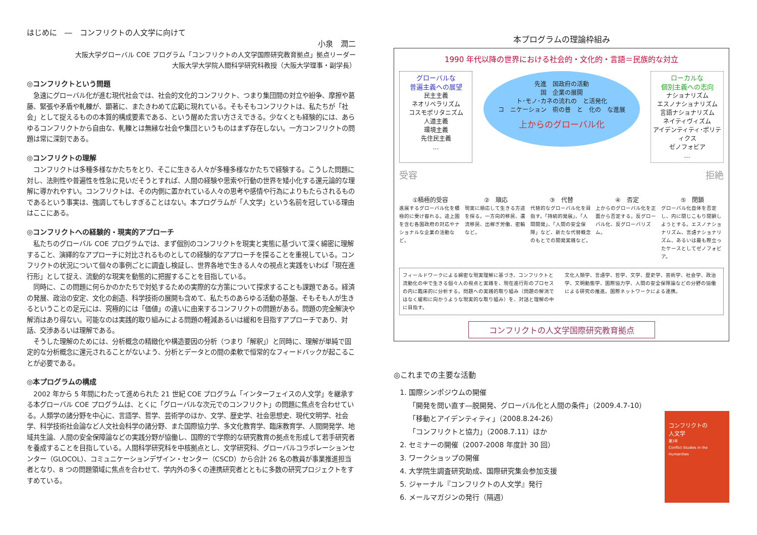はじめに　―　コンフリクトの人文学に向けて
小泉　潤二
大阪大学グローバル COE プログラム「コンフリクトの人文学国際研究教育拠点」拠点リーダー
大阪大学大学院人間科学研究科教授（大阪大学理事・副学長）
◎コンフリクトという問題
急速にグローバル化が進む現代社会では、社会的文化的コンフリクト、つまり集団間の対立や紛争、摩擦や葛藤、緊張や矛盾や軋轢が、顕著に、またきわめて広範に現れている。そもそもコンフリクトは、私たちが「社会」として捉えるものの本質的構成要素である、という醒めた言い方さえできる。少なくとも経験的には、あらゆるコンフリクトから自由な、軋轢とは無縁な社会や集団というものはまず存在しない。一方コンフリクトの問題は常に深刻である。
◎コンフリクトの理解
コンフリクトは多種多様なかたちをとり、そこに生きる人々が多種多様なかたちで経験する。こうした問題に対し、法則性や普遍性を性急に見いだそうとすれば、人間の経験や思索や行動の世界を矮小化する還元論的な理解に導かれやすい。コンフリクトは、その内側に置かれている人々の思考や感情や行為によりもたらされるものであるという事実は、強調してもしすぎることはない。本プログラムが「人文学」という名前を冠している理由はここにある。
◎コンフリクトへの経験的・現実的アプローチ
私たちのグローバル COE プログラムでは、まず個別のコンフリクトを現実と実態に基づいて深く綿密に理解すること、演繹的なアプローチに対比されるものとしての経験的なアプローチを探ることを重視している。コンフリクトの状況について個々の事例ごとに調査し検証し、世界各地で生きる人々の視点と実践をいわば「現在進行形」として捉え、流動的な現実を動態的に把握することを目指している。
同時に、この問題に何らかのかたちで対処するための実際的な方策について探求することも課題である。経済の発展、政治の安定、文化の創造、科学技術の展開も含めて、私たちのあらゆる活動の基盤、そもそも人が生きるということの足元には、究極的には「価値」の違いに由来するコンフリクトの問題がある。問題の完全解決や解消はあり得ない。可能なのは実践的取り組みによる問題の軽減あるいは緩和を目指すアプローチであり、対話、交渉あるいは理解である。
そうした理解のためには、分析概念の精緻化や構造要因の分析（つまり「解釈」）と同時に、理解が単純で固定的な分析概念に還元されることがないよう、分析とデータとの間の柔軟で恒常的なフィードバックが起こることが必要である。
◎本プログラムの構成
2002 年から 5 年間にわたって進められた 21 世紀 COE プログラム「インターフェイスの人文学」を継承する本グローバル COE プログラムは、とくに「グローバルな次元でのコンフリクト」の問題に焦点を合わせている。人類学の諸分野を中心に、言語学、哲学、芸術学のほか、文学、歴史学、社会思想史、現代文明学、社会学、科学技術社会論など人文社会科学の諸分野、また国際協力学、多文化教育学、臨床教育学、人間開発学、地域共生論、人間の安全保障論などの実践分野が協働し、国際的で学際的な研究教育の拠点を形成して若手研究者を養成することを目指している。人間科学研究科を中核拠点とし、文学研究科、グローバルコラボレーションセンター（GLOCOL）、コミュニケーションデザイン・センター（CSCD）から合計 26 名の教員が事業推進担当者となり、8 つの問題領域に焦点を合わせて、学内外の多くの連携研究者とともに多数の研究プロジェクトをすすめている。
本プログラムの理論枠組み
1990 年代以降の世界における社会的・文化的・言語＝民族的な対立
グローバルな
普遍主義への展望
民主主義
ネオリベラリズム
コスモポリタニズム
人道主義
環境主義
先住民主義
…
先進　国政府の活動
国　企業の展開
ト･モノ･カネの流れの　と活発化
コ　ニケーション　術の普　と　化の　な進展
上からのグローバル化
ローカルな
個別主義への志向
ナショナリズム
エスノナショナリズム
言語ナショナリズム
ネイティヴィズム
アイデンティティ･ポリティクス
ゼノフォビア
…
受容 拒絶
①積極的受容
進展するグローバル化を積極的に受け容れる。途上国を含む各国政府の対応やナショナルな企業の活動など。
②　順応
現実に順応して生きる方途を探る。一方向的移民、還流移民、出稼ぎ労働、密輸など。
③　代替
代替的なグローバル化を目指す。「持続的発展」、「人間開発」、「人間の安全保障」など、新たな代替概念のもとでの開発実践など。
④　否定
上からのグローバル化を正面から否定する。反グローバル化、反グローバリズム。
⑤　閉鎖
グローバル化自体を否定し、内に閉じこもり閉鎖しようとする。エスノナショナリズム、言語ナショナリズム、あるいは最も際立ったケースとしてゼノフォビア。
フィールドワークによる綿密な現実理解に基づき、コンフリクトと流動化の中で生きる個々人の視点と実践を、現在進行形のプロセスの内に臨床的に分析する。問題への実践的取り組み（問題の解消ではなく緩和に向かうような現実的な取り組み）を、対話と理解の中に目指す。
文化人類学、言語学、哲学、文学、歴史学、芸術学、社会学、政治学、文明動態学、国際協力学、人間の安全保障論などの分野の協働による研究の推進。国際ネットワークによる連携。
コンフリクトの人文学国際研究教育拠点
◎これまでの主要な活動
1. 国際シンポジウムの開催
「開発を問い直す―脱開発、グローバル化と人間の条件」（2009.4.7-10）
「移動とアイデンティティ」（2008.8.24-26）
「コンフリクトと協力」（2008.7.11）ほか
2. セミナーの開催（2007-2008 年度計 30 回）
3. ワークショップの開催
4. 大学院生調査研究助成、国際研究集会参加支援
5. ジャーナル『コンフリクトの人文学』発行
6. メールマガジンの発行（隔週）
コンフリクトの
人文学
第1号
Conflict Studies in the Humanities